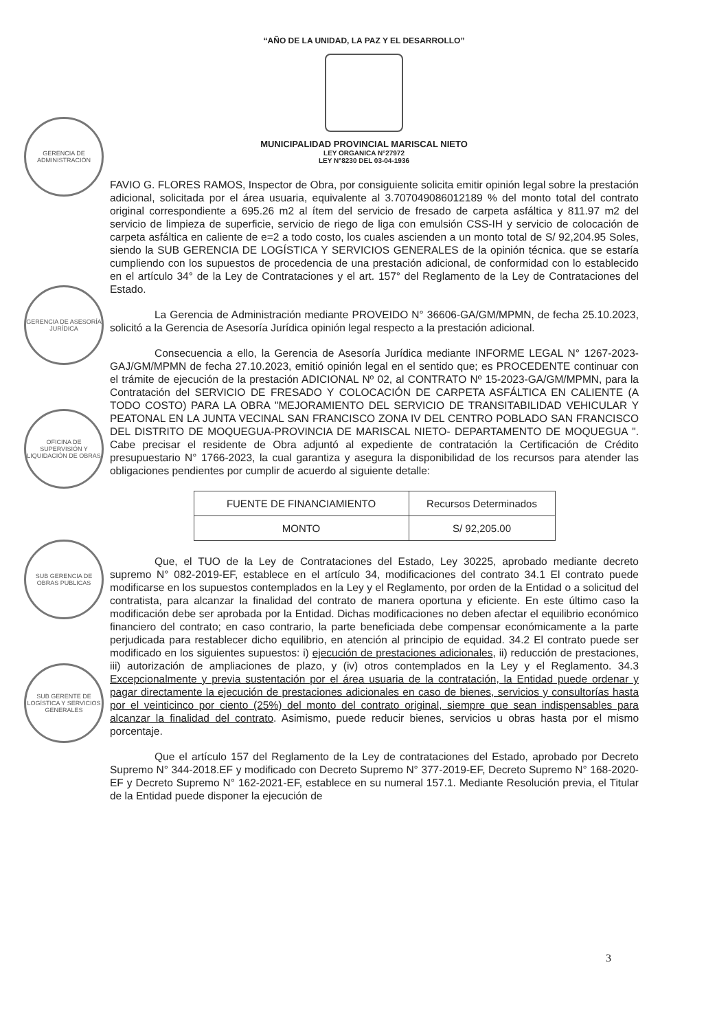“AÑO DE LA UNIDAD, LA PAZ Y EL DESARROLLO”
MUNICIPALIDAD PROVINCIAL MARISCAL NIETO
LEY ORGANICA N°27972
LEY N°8230 DEL 03-04-1936
GERENCIA DE ADMINISTRACIÓN
GERENCIA DE ASESORÍA JURÍDICA
OFICINA DE SUPERVISIÓN Y LIQUIDACIÓN DE OBRAS
SUB GERENCIA DE OBRAS PUBLICAS
SUB GERENTE DE LOGÍSTICA Y SERVICIOS GENERALES
FAVIO G. FLORES RAMOS, Inspector de Obra, por consiguiente solicita emitir opinión legal sobre la prestación adicional, solicitada por el área usuaria, equivalente al 3.707049086012189 % del monto total del contrato original correspondiente a 695.26 m2 al ítem del servicio de fresado de carpeta asfáltica y 811.97 m2 del servicio de limpieza de superficie, servicio de riego de liga con emulsión CSS-IH y servicio de colocación de carpeta asfáltica en caliente de e=2 a todo costo, los cuales ascienden a un monto total de S/ 92,204.95 Soles, siendo la SUB GERENCIA DE LOGÍSTICA Y SERVICIOS GENERALES de la opinión técnica. que se estaría cumpliendo con los supuestos de procedencia de una prestación adicional, de conformidad con lo establecido en el artículo 34° de la Ley de Contrataciones y el art. 157° del Reglamento de la Ley de Contrataciones del Estado.
La Gerencia de Administración mediante PROVEIDO N° 36606-GA/GM/MPMN, de fecha 25.10.2023, solicitó a la Gerencia de Asesoría Jurídica opinión legal respecto a la prestación adicional.
Consecuencia a ello, la Gerencia de Asesoría Jurídica mediante INFORME LEGAL N° 1267-2023-GAJ/GM/MPMN de fecha 27.10.2023, emitió opinión legal en el sentido que; es PROCEDENTE continuar con el trámite de ejecución de la prestación ADICIONAL Nº 02, al CONTRATO Nº 15-2023-GA/GM/MPMN, para la Contratación del SERVICIO DE FRESADO Y COLOCACIÓN DE CARPETA ASFÁLTICA EN CALIENTE (A TODO COSTO) PARA LA OBRA "MEJORAMIENTO DEL SERVICIO DE TRANSITABILIDAD VEHICULAR Y PEATONAL EN LA JUNTA VECINAL SAN FRANCISCO ZONA IV DEL CENTRO POBLADO SAN FRANCISCO DEL DISTRITO DE MOQUEGUA-PROVINCIA DE MARISCAL NIETO- DEPARTAMENTO DE MOQUEGUA ". Cabe precisar el residente de Obra adjuntó al expediente de contratación la Certificación de Crédito presupuestario N° 1766-2023, la cual garantiza y asegura la disponibilidad de los recursos para atender las obligaciones pendientes por cumplir de acuerdo al siguiente detalle:
| FUENTE DE FINANCIAMIENTO | Recursos Determinados |
| MONTO | S/ 92,205.00 |
Que, el TUO de la Ley de Contrataciones del Estado, Ley 30225, aprobado mediante decreto supremo N° 082-2019-EF, establece en el artículo 34, modificaciones del contrato 34.1 El contrato puede modificarse en los supuestos contemplados en la Ley y el Reglamento, por orden de la Entidad o a solicitud del contratista, para alcanzar la finalidad del contrato de manera oportuna y eficiente. En este último caso la modificación debe ser aprobada por la Entidad. Dichas modificaciones no deben afectar el equilibrio económico financiero del contrato; en caso contrario, la parte beneficiada debe compensar económicamente a la parte perjudicada para restablecer dicho equilibrio, en atención al principio de equidad. 34.2 El contrato puede ser modificado en los siguientes supuestos: i) ejecución de prestaciones adicionales, ii) reducción de prestaciones, iii) autorización de ampliaciones de plazo, y (iv) otros contemplados en la Ley y el Reglamento. 34.3 Excepcionalmente y previa sustentación por el área usuaria de la contratación, la Entidad puede ordenar y pagar directamente la ejecución de prestaciones adicionales en caso de bienes, servicios y consultorías hasta por el veinticinco por ciento (25%) del monto del contrato original, siempre que sean indispensables para alcanzar la finalidad del contrato. Asimismo, puede reducir bienes, servicios u obras hasta por el mismo porcentaje.
Que el artículo 157 del Reglamento de la Ley de contrataciones del Estado, aprobado por Decreto Supremo N° 344-2018.EF y modificado con Decreto Supremo N° 377-2019-EF, Decreto Supremo N° 168-2020-EF y Decreto Supremo N° 162-2021-EF, establece en su numeral 157.1. Mediante Resolución previa, el Titular de la Entidad puede disponer la ejecución de
3